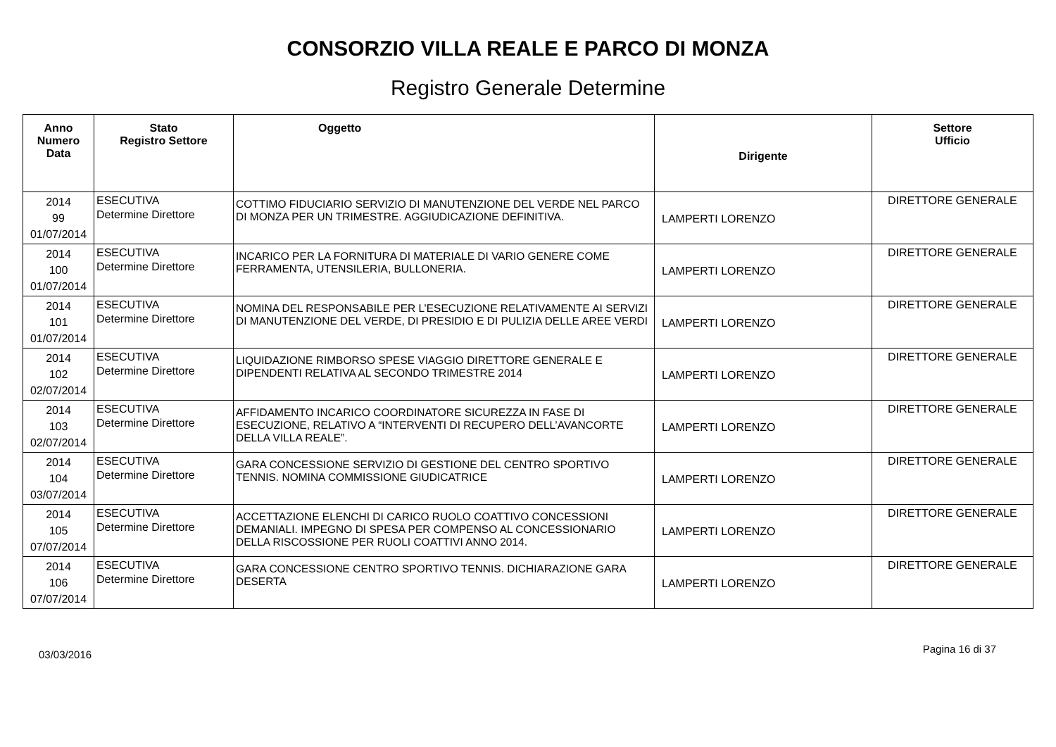CONSORZIO VILLA REALE E PARCO DI MONZA
Registro Generale Determine
| Anno Numero Data | Stato Registro Settore | Oggetto | Dirigente | Settore Ufficio |
| --- | --- | --- | --- | --- |
| 2014 99 01/07/2014 | ESECUTIVA Determine Direttore | COTTIMO FIDUCIARIO SERVIZIO DI MANUTENZIONE DEL VERDE NEL PARCO DI MONZA PER UN TRIMESTRE. AGGIUDICAZIONE DEFINITIVA. | LAMPERTI LORENZO | DIRETTORE GENERALE |
| 2014 100 01/07/2014 | ESECUTIVA Determine Direttore | INCARICO PER LA FORNITURA DI MATERIALE DI VARIO GENERE COME FERRAMENTA, UTENSILERIA, BULLONERIA. | LAMPERTI LORENZO | DIRETTORE GENERALE |
| 2014 101 01/07/2014 | ESECUTIVA Determine Direttore | NOMINA DEL RESPONSABILE PER L’ESECUZIONE RELATIVAMENTE AI SERVIZI DI MANUTENZIONE DEL VERDE, DI PRESIDIO E DI PULIZIA DELLE AREE VERDI | LAMPERTI LORENZO | DIRETTORE GENERALE |
| 2014 102 02/07/2014 | ESECUTIVA Determine Direttore | LIQUIDAZIONE RIMBORSO SPESE VIAGGIO DIRETTORE GENERALE E DIPENDENTI RELATIVA AL SECONDO TRIMESTRE 2014 | LAMPERTI LORENZO | DIRETTORE GENERALE |
| 2014 103 02/07/2014 | ESECUTIVA Determine Direttore | AFFIDAMENTO INCARICO COORDINATORE SICUREZZA IN FASE DI ESECUZIONE, RELATIVO A “INTERVENTI DI RECUPERO DELL’AVANCORTE DELLA VILLA REALE”. | LAMPERTI LORENZO | DIRETTORE GENERALE |
| 2014 104 03/07/2014 | ESECUTIVA Determine Direttore | GARA CONCESSIONE SERVIZIO DI GESTIONE DEL CENTRO SPORTIVO TENNIS. NOMINA COMMISSIONE GIUDICATRICE | LAMPERTI LORENZO | DIRETTORE GENERALE |
| 2014 105 07/07/2014 | ESECUTIVA Determine Direttore | ACCETTAZIONE ELENCHI DI CARICO RUOLO COATTIVO CONCESSIONI DEMANIALI. IMPEGNO DI SPESA PER COMPENSO AL CONCESSIONARIO DELLA RISCOSSIONE PER RUOLI COATTIVI ANNO 2014. | LAMPERTI LORENZO | DIRETTORE GENERALE |
| 2014 106 07/07/2014 | ESECUTIVA Determine Direttore | GARA CONCESSIONE CENTRO SPORTIVO TENNIS. DICHIARAZIONE GARA DESERTA | LAMPERTI LORENZO | DIRETTORE GENERALE |
03/03/2016 Pagina 16 di 37